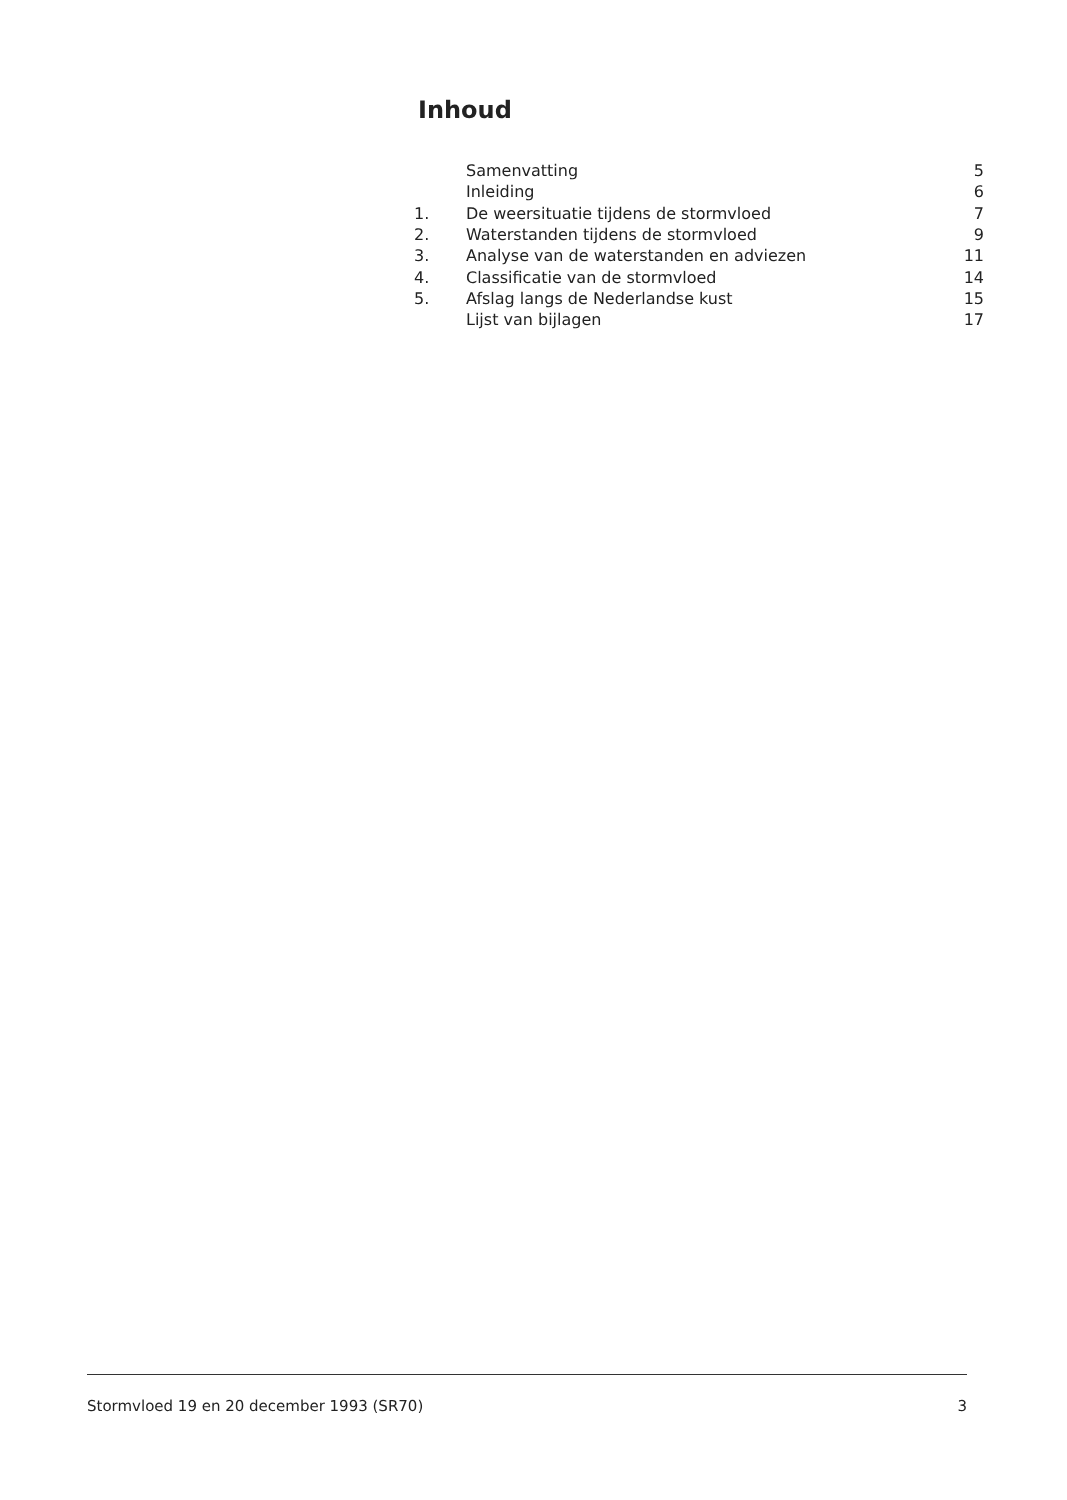Inhoud
| | Samenvatting | 5 |
| | Inleiding | 6 |
| 1. | De weersituatie tijdens de stormvloed | 7 |
| 2. | Waterstanden tijdens de stormvloed | 9 |
| 3. | Analyse van de waterstanden en adviezen | 11 |
| 4. | Classificatie van de stormvloed | 14 |
| 5. | Afslag langs de Nederlandse kust | 15 |
| | Lijst van bijlagen | 17 |
Stormvloed 19 en 20 december 1993 (SR70) 3